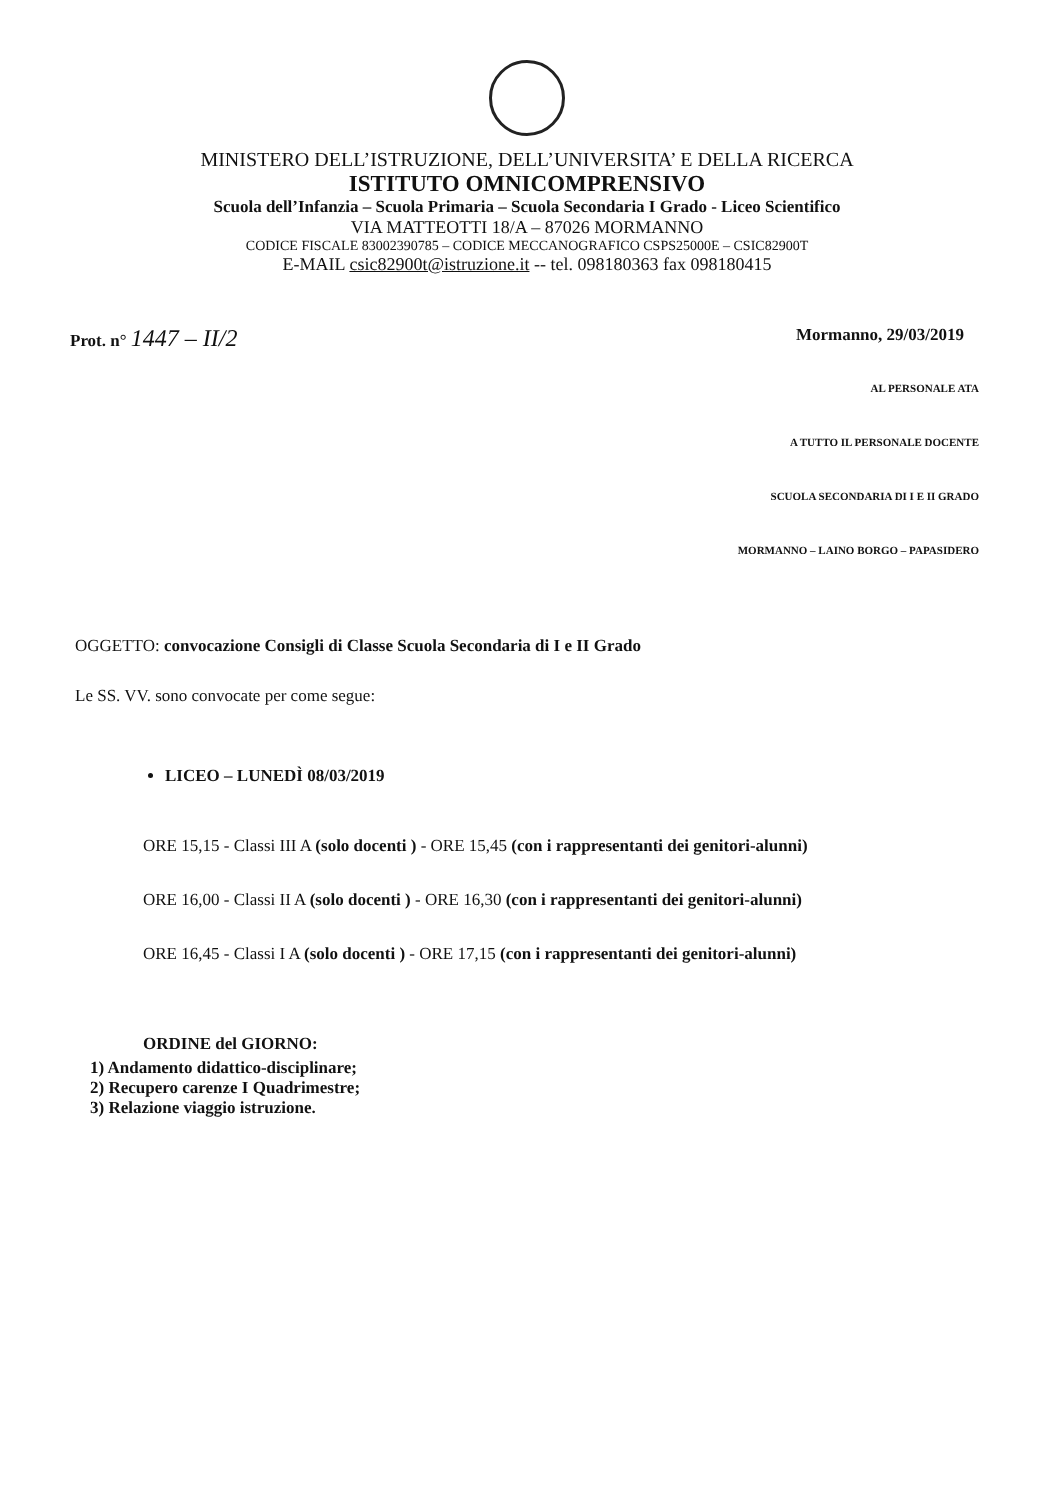MINISTERO DELL’ISTRUZIONE, DELL’UNIVERSITA’ E DELLA RICERCA
ISTITUTO OMNICOMPRENSIVO
Scuola dell’Infanzia – Scuola Primaria – Scuola Secondaria I Grado - Liceo Scientifico
VIA MATTEOTTI 18/A – 87026 MORMANNO
CODICE FISCALE 83002390785 – CODICE MECCANOGRAFICO CSPS25000E – CSIC82900T
E-MAIL csic82900t@istruzione.it -- tel. 098180363 fax 098180415
Prot. n° 1447 – II/2 Mormanno, 29/03/2019
AL PERSONALE ATA
A TUTTO IL PERSONALE DOCENTE
SCUOLA SECONDARIA DI I E II GRADO
MORMANNO – LAINO BORGO – PAPASIDERO
OGGETTO: convocazione Consigli di Classe Scuola Secondaria di I e II Grado
Le SS. VV. sono convocate per come segue:
LICEO – LUNEDÌ 08/03/2019
ORE 15,15 - Classi III A (solo docenti ) - ORE 15,45 (con i rappresentanti dei genitori-alunni)
ORE 16,00 - Classi II A (solo docenti ) - ORE 16,30 (con i rappresentanti dei genitori-alunni)
ORE 16,45 - Classi I A (solo docenti ) - ORE 17,15 (con i rappresentanti dei genitori-alunni)
ORDINE del GIORNO:
1) Andamento didattico-disciplinare;
2) Recupero carenze I Quadrimestre;
3) Relazione viaggio istruzione.